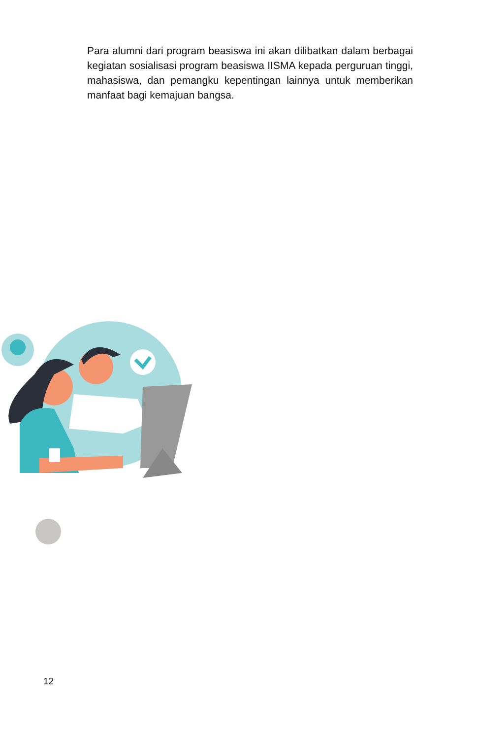Para alumni dari program beasiswa ini akan dilibatkan dalam berbagai kegiatan sosialisasi program beasiswa IISMA kepada perguruan tinggi, mahasiswa, dan pemangku kepentingan lainnya untuk memberikan manfaat bagi kemajuan bangsa.
12